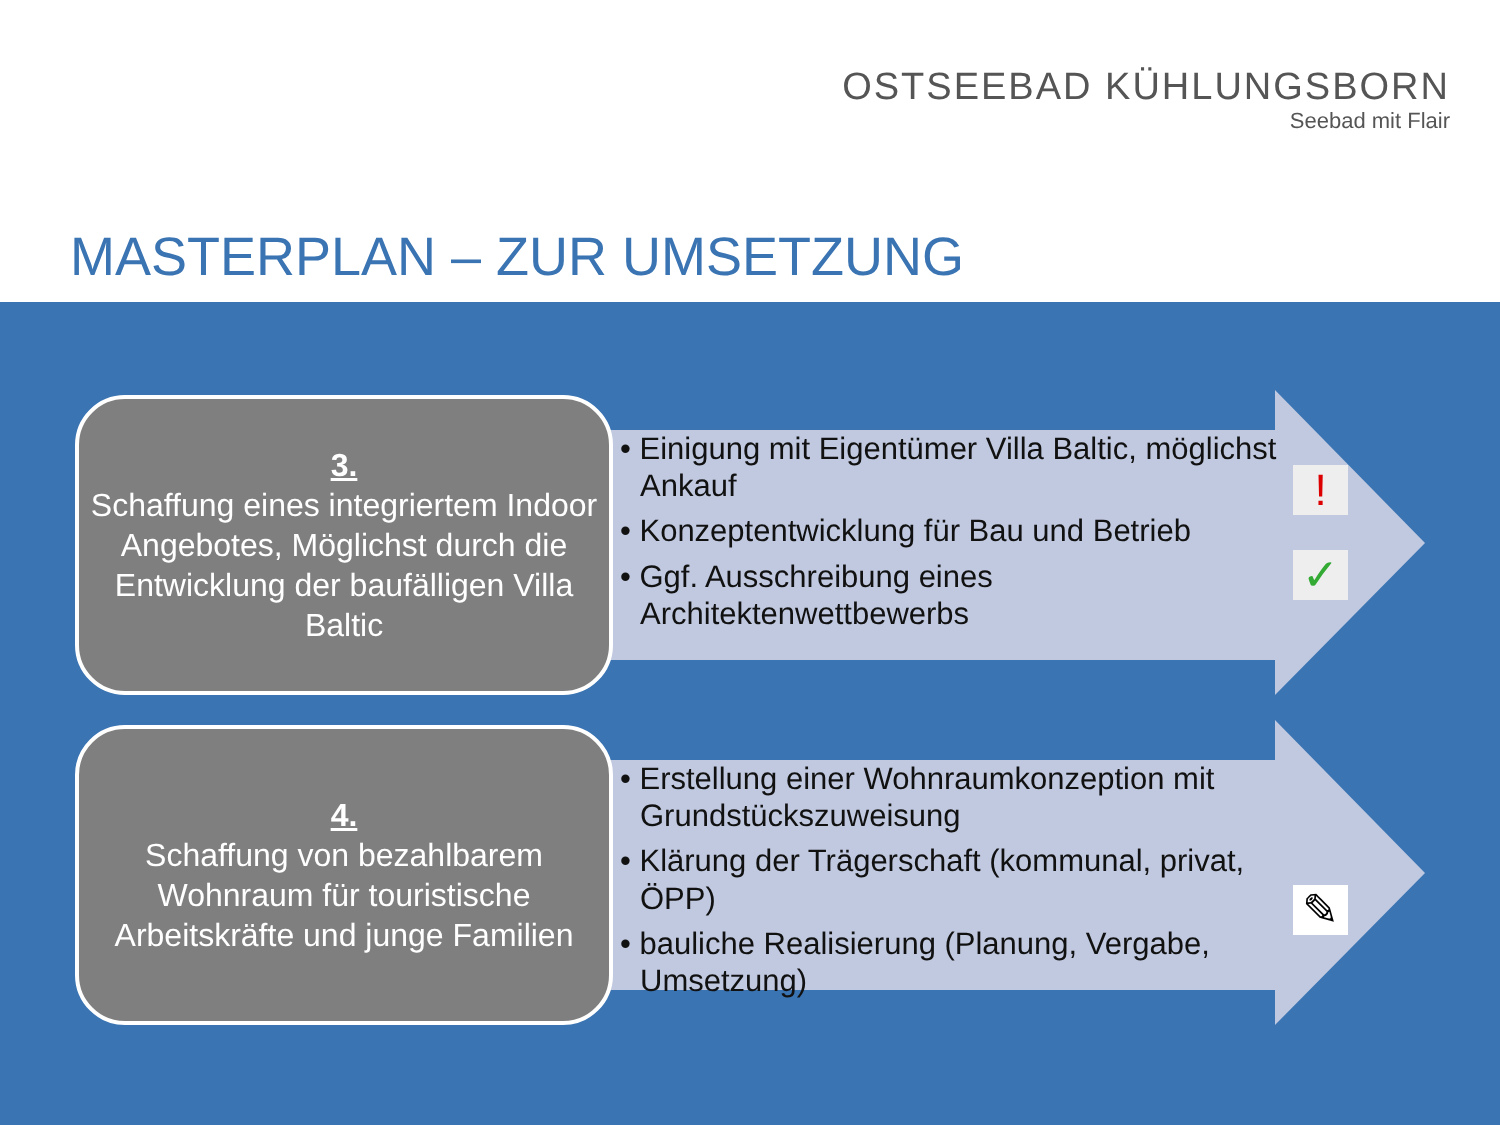OSTSEEBAD KÜHLUNGSBORN
Seebad mit Flair
MASTERPLAN – ZUR UMSETZUNG
3.
Schaffung eines integriertem Indoor Angebotes, Möglichst durch die Entwicklung der baufälligen Villa Baltic
• Einigung mit Eigentümer Villa Baltic, möglichst Ankauf
• Konzeptentwicklung für Bau und Betrieb
• Ggf. Ausschreibung eines Architektenwettbewerbs
!
✓
4.
Schaffung von bezahlbarem Wohnraum für touristische Arbeitskräfte und junge Familien
• Erstellung einer Wohnraumkonzeption mit Grundstückszuweisung
• Klärung der Trägerschaft (kommunal, privat, ÖPP)
• bauliche Realisierung (Planung, Vergabe, Umsetzung)
✎